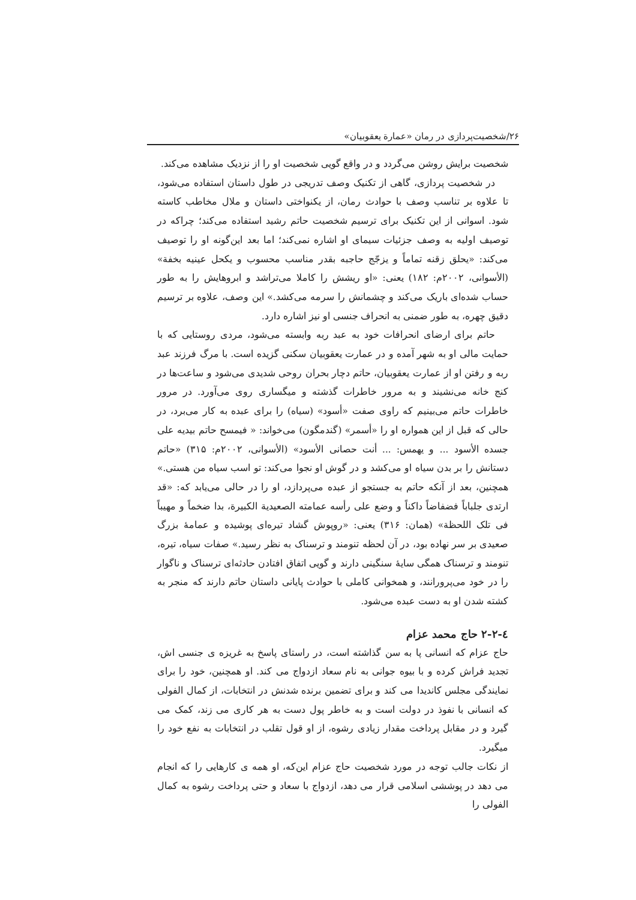۲۶/شخصیت‌پردازی در رمان «عمارة یعقوبیان»
شخصیت برایش روشن می‌گردد و در واقع گویی شخصیت او را از نزدیک مشاهده می‌کند.
در شخصیت پردازی، گاهی از تکنیک وصف تدریجی در طول داستان استفاده می‌شود، تا علاوه بر تناسب وصف با حوادث رمان، از یکنواختی داستان و ملال مخاطب کاسته شود. اسوانی از این تکنیک برای ترسیم شخصیت حاتم رشید استفاده می‌کند؛ چراکه در توصیف اولیه به وصف جزئیات سیمای او اشاره نمی‌کند؛ اما بعد این‌گونه او را توصیف می‌کند: «یحلق زقنه تماماً و یزجّج حاجبه بقدر مناسب محسوب و یکحل عینیه بخفة» (الأسوانی، ۲۰۰۲م: ۱۸۲) یعنی: «او ریشش را کاملا می‌تراشد و ابروهایش را به طور حساب شده‌ای باریک می‌کند و چشمانش را سرمه می‌کشد.» این وصف، علاوه بر ترسیم دقیق چهره، به طور ضمنی به انحراف جنسی او نیز اشاره دارد.
حاتم برای ارضای انحرافات خود به عبد ربه وابسته می‌شود، مردی روستایی که با حمایت مالی او به شهر آمده و در عمارت یعقوبیان سکنی گزیده است. با مرگ فرزند عبد ربه و رفتن او از عمارت یعقوبیان، حاتم دچار بحران روحی شدیدی می‌شود و ساعت‌ها در کنج خانه می‌نشیند و به مرور خاطرات گذشته و میگساری روی می‌آورد. در مرور خاطرات حاتم می‌بینیم که راوی صفت «أسود» (سیاه) را برای عبده به کار می‌برد، در حالی که قبل از این همواره او را «أسمر» (گندمگون) می‌خواند: « فیمسح حاتم بیدیه علی جسده الأسود ... و یهمس: ... أنت حصانی الأسود» (الأسوانی، ۲۰۰۲م: ۳۱۵) «حاتم دستانش را بر بدن سیاه او می‌کشد و در گوش او نجوا می‌کند: تو اسب سیاه من هستی.» همچنین، بعد از آنکه حاتم به جستجو از عبده می‌پردازد، او را در حالی می‌یابد که: «قد ارتدی جلباباً فضفاضاً داکناً و وضع علی رأسه عمامته الصعیدیة الکبیرة، بدا ضخماً و مهیباً فی تلک اللحظة» (همان: ۳۱۶) یعنی: «روپوش گشاد تیره‌ای پوشیده و عمامهٔ بزرگ صعیدی بر سر نهاده بود، در آن لحظه تنومند و ترسناک به نظر رسید.» صفات سیاه، تیره، تنومند و ترسناک همگی سایهٔ سنگینی دارند و گویی اتفاق افتادن حادثه‌ای ترسناک و ناگوار را در خود می‌پرورانند، و همخوانی کاملی با حوادث پایانی داستان حاتم دارند که منجر به کشته شدن او به دست عبده می‌شود.
٤-۲-۲ حاج محمد عزام
حاج عزام که انسانی پا به سن گذاشته است، در راستای پاسخ به غریزه ی جنسی اش، تجدید فراش کرده و با بیوه جوانی به نام سعاد ازدواج می کند. او همچنین، خود را برای نمایندگی مجلس کاندیدا می کند و برای تضمین برنده شدنش در انتخابات، از کمال الفولی که انسانی با نفوذ در دولت است و به خاطر پول دست به هر کاری می زند، کمک می گیرد و در مقابل پرداخت مقدار زیادی رشوه، از او قول تقلب در انتخابات به نفع خود را میگیرد.
از نکات جالب توجه در مورد شخصیت حاج عزام این‌که، او همه ی کارهایی را که انجام می دهد در پوششی اسلامی قرار می دهد، ازدواج با سعاد و حتی پرداخت رشوه به کمال الفولی را